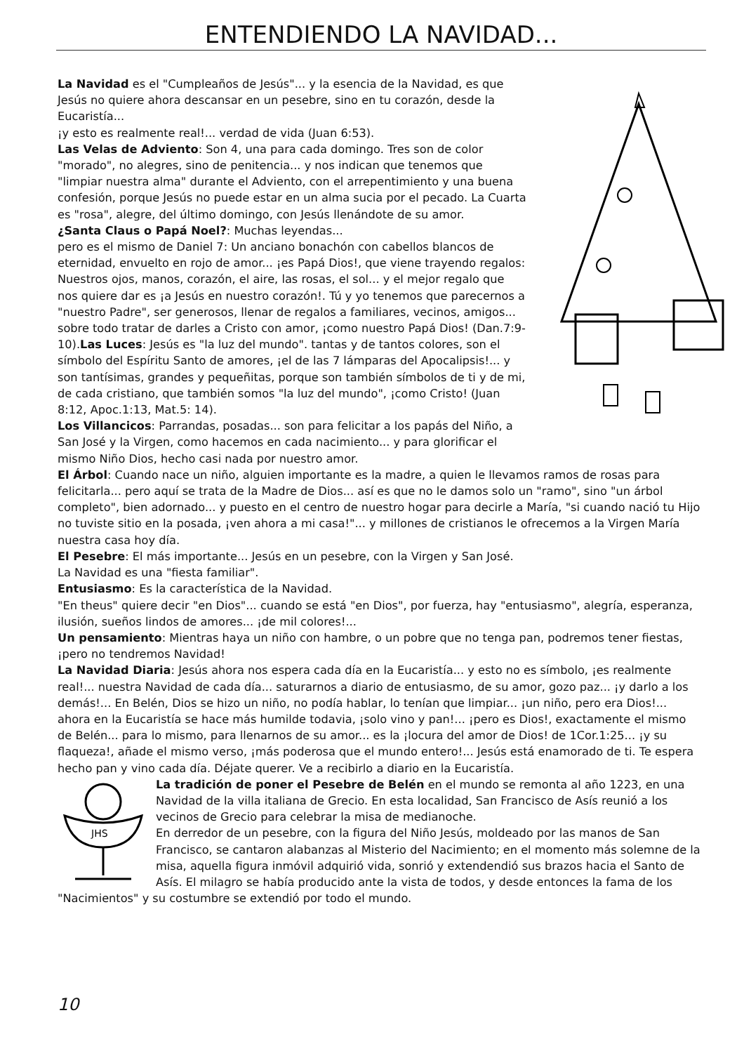ENTENDIENDO LA NAVIDAD...
La Navidad es el "Cumpleaños de Jesús"... y la esencia de la Navidad, es que Jesús no quiere ahora descansar en un pesebre, sino en tu corazón, desde la Eucaristía...
¡y esto es realmente real!... verdad de vida (Juan 6:53).
Las Velas de Adviento: Son 4, una para cada domingo. Tres son de color "morado", no alegres, sino de penitencia... y nos indican que tenemos que "limpiar nuestra alma" durante el Adviento, con el arrepentimiento y una buena confesión, porque Jesús no puede estar en un alma sucia por el pecado. La Cuarta es "rosa", alegre, del último domingo, con Jesús llenándote de su amor.
¿Santa Claus o Papá Noel?: Muchas leyendas...
pero es el mismo de Daniel 7: Un anciano bonachón con cabellos blancos de eternidad, envuelto en rojo de amor... ¡es Papá Dios!, que viene trayendo regalos: Nuestros ojos, manos, corazón, el aire, las rosas, el sol... y el mejor regalo que nos quiere dar es ¡a Jesús en nuestro corazón!. Tú y yo tenemos que parecernos a "nuestro Padre", ser generosos, llenar de regalos a familiares, vecinos, amigos... sobre todo tratar de darles a Cristo con amor, ¡como nuestro Papá Dios! (Dan.7:9-10).Las Luces: Jesús es "la luz del mundo". tantas y de tantos colores, son el símbolo del Espíritu Santo de amores, ¡el de las 7 lámparas del Apocalipsis!... y son tantísimas, grandes y pequeñitas, porque son también símbolos de ti y de mi, de cada cristiano, que también somos "la luz del mundo", ¡como Cristo! (Juan 8:12, Apoc.1:13, Mat.5: 14).
Los Villancicos: Parrandas, posadas... son para felicitar a los papás del Niño, a San José y la Virgen, como hacemos en cada nacimiento... y para glorificar el mismo Niño Dios, hecho casi nada por nuestro amor.
El Árbol: Cuando nace un niño, alguien importante es la madre, a quien le llevamos ramos de rosas para felicitarla... pero aquí se trata de la Madre de Dios... así es que no le damos solo un "ramo", sino "un árbol completo", bien adornado... y puesto en el centro de nuestro hogar para decirle a María, "si cuando nació tu Hijo no tuviste sitio en la posada, ¡ven ahora a mi casa!"... y millones de cristianos le ofrecemos a la Virgen María nuestra casa hoy día.
El Pesebre: El más importante... Jesús en un pesebre, con la Virgen y San José.
La Navidad es una "fiesta familiar".
Entusiasmo: Es la característica de la Navidad.
"En theus" quiere decir "en Dios"... cuando se está "en Dios", por fuerza, hay "entusiasmo", alegría, esperanza, ilusión, sueños lindos de amores... ¡de mil colores!...
Un pensamiento: Mientras haya un niño con hambre, o un pobre que no tenga pan, podremos tener fiestas, ¡pero no tendremos Navidad!
La Navidad Diaria: Jesús ahora nos espera cada día en la Eucaristía... y esto no es símbolo, ¡es realmente real!... nuestra Navidad de cada día... saturarnos a diario de entusiasmo, de su amor, gozo paz... ¡y darlo a los demás!... En Belén, Dios se hizo un niño, no podía hablar, lo tenían que limpiar... ¡un niño, pero era Dios!... ahora en la Eucaristía se hace más humilde todavia, ¡solo vino y pan!... ¡pero es Dios!, exactamente el mismo de Belén... para lo mismo, para llenarnos de su amor... es la ¡locura del amor de Dios! de 1Cor.1:25... ¡y su flaqueza!, añade el mismo verso, ¡más poderosa que el mundo entero!... Jesús está enamorado de ti. Te espera hecho pan y vino cada día. Déjate querer. Ve a recibirlo a diario en la Eucaristía.
JHS
La tradición de poner el Pesebre de Belén en el mundo se remonta al año 1223, en una Navidad de la villa italiana de Grecio. En esta localidad, San Francisco de Asís reunió a los vecinos de Grecio para celebrar la misa de medianoche.
En derredor de un pesebre, con la figura del Niño Jesús, moldeado por las manos de San Francisco, se cantaron alabanzas al Misterio del Nacimiento; en el momento más solemne de la misa, aquella figura inmóvil adquirió vida, sonrió y extendendió sus brazos hacia el Santo de Asís. El milagro se había producido ante la vista de todos, y desde entonces la fama de los "Nacimientos" y su costumbre se extendió por todo el mundo.
10